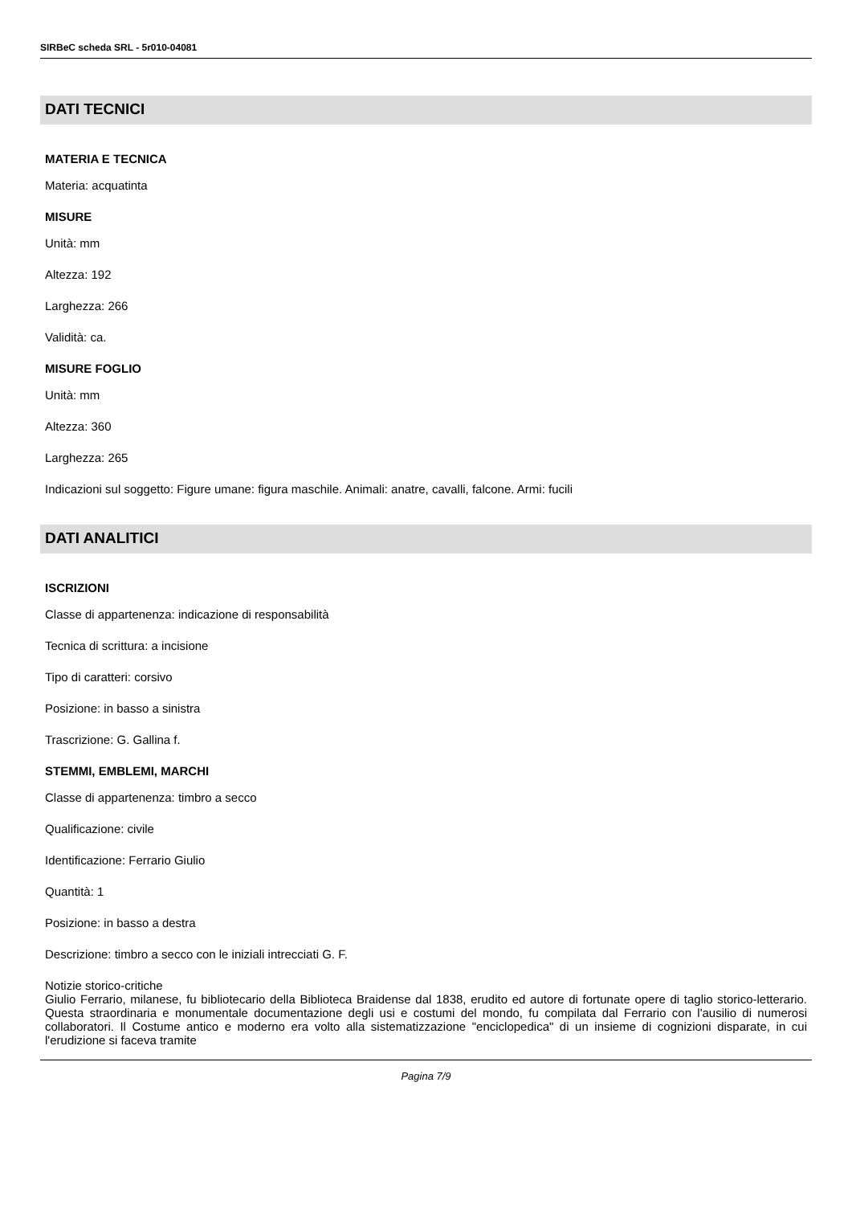SIRBeC scheda SRL - 5r010-04081
DATI TECNICI
MATERIA E TECNICA
Materia: acquatinta
MISURE
Unità: mm
Altezza: 192
Larghezza: 266
Validità: ca.
MISURE FOGLIO
Unità: mm
Altezza: 360
Larghezza: 265
Indicazioni sul soggetto: Figure umane: figura maschile. Animali: anatre, cavalli, falcone. Armi: fucili
DATI ANALITICI
ISCRIZIONI
Classe di appartenenza: indicazione di responsabilità
Tecnica di scrittura: a incisione
Tipo di caratteri: corsivo
Posizione: in basso a sinistra
Trascrizione: G. Gallina f.
STEMMI, EMBLEMI, MARCHI
Classe di appartenenza: timbro a secco
Qualificazione: civile
Identificazione: Ferrario Giulio
Quantità: 1
Posizione: in basso a destra
Descrizione: timbro a secco con le iniziali intrecciati G. F.
Notizie storico-critiche
Giulio Ferrario, milanese, fu bibliotecario della Biblioteca Braidense dal 1838, erudito ed autore di fortunate opere di taglio storico-letterario. Questa straordinaria e monumentale documentazione degli usi e costumi del mondo, fu compilata dal Ferrario con l'ausilio di numerosi collaboratori. Il Costume antico e moderno era volto alla sistematizzazione "enciclopedica" di un insieme di cognizioni disparate, in cui l'erudizione si faceva tramite
Pagina 7/9